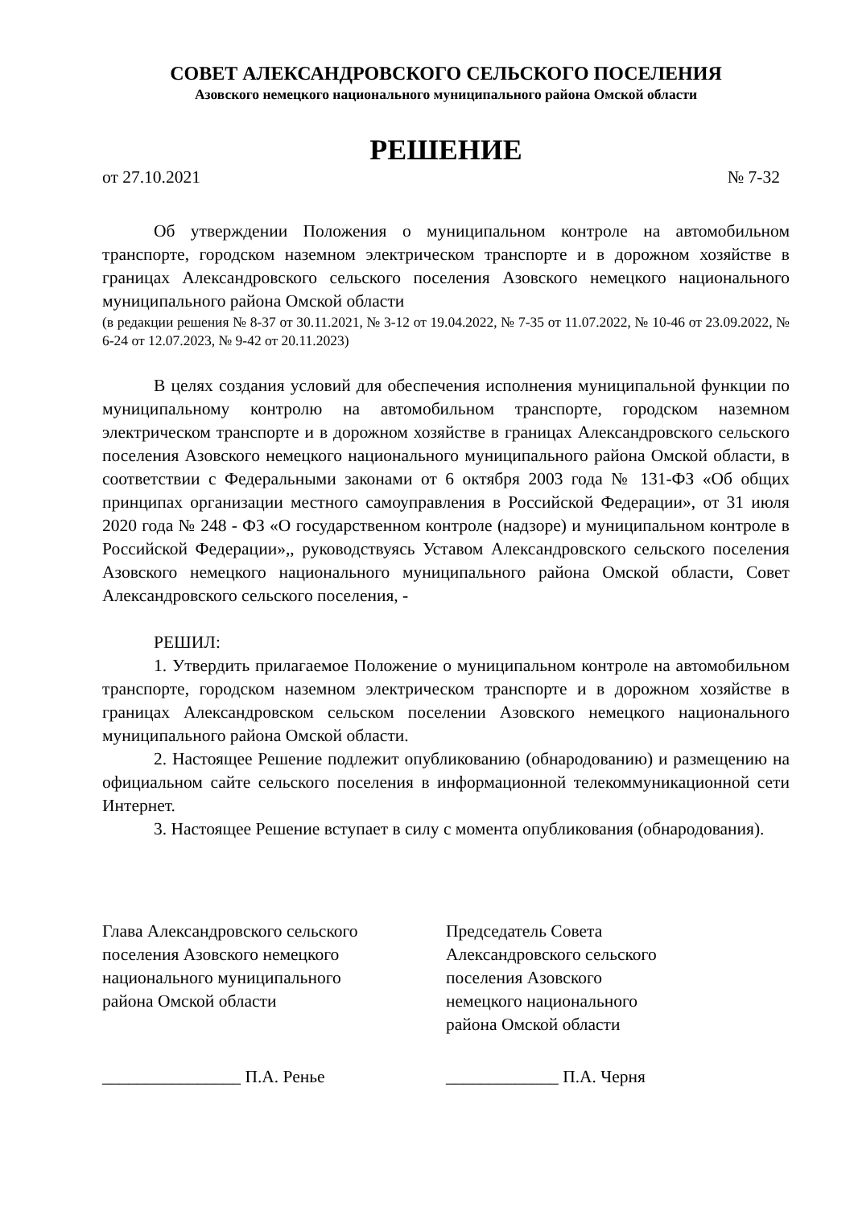СОВЕТ АЛЕКСАНДРОВСКОГО СЕЛЬСКОГО ПОСЕЛЕНИЯ
Азовского немецкого национального муниципального района Омской области
РЕШЕНИЕ
от 27.10.2021 № 7-32
Об утверждении Положения о муниципальном контроле на автомобильном транспорте, городском наземном электрическом транспорте и в дорожном хозяйстве в границах Александровского сельского поселения Азовского немецкого национального муниципального района Омской области
(в редакции решения № 8-37 от 30.11.2021, № 3-12 от 19.04.2022, № 7-35 от 11.07.2022, № 10-46 от 23.09.2022, № 6-24 от 12.07.2023, № 9-42 от 20.11.2023)
В целях создания условий для обеспечения исполнения муниципальной функции по муниципальному контролю на автомобильном транспорте, городском наземном электрическом транспорте и в дорожном хозяйстве в границах Александровского сельского поселения Азовского немецкого национального муниципального района Омской области, в соответствии с Федеральными законами от 6 октября 2003 года № 131-ФЗ «Об общих принципах организации местного самоуправления в Российской Федерации», от 31 июля 2020 года № 248 - ФЗ «О государственном контроле (надзоре) и муниципальном контроле в Российской Федерации»,, руководствуясь Уставом Александровского сельского поселения Азовского немецкого национального муниципального района Омской области, Совет Александровского сельского поселения, -
РЕШИЛ:
1. Утвердить прилагаемое Положение о муниципальном контроле на автомобильном транспорте, городском наземном электрическом транспорте и в дорожном хозяйстве в границах Александровском сельском поселении Азовского немецкого национального муниципального района Омской области.
2. Настоящее Решение подлежит опубликованию (обнародованию) и размещению на официальном сайте сельского поселения в информационной телекоммуникационной сети Интернет.
3. Настоящее Решение вступает в силу с момента опубликования (обнародования).
Глава Александровского сельского
поселения Азовского немецкого
национального муниципального
района Омской области
Председатель Совета
Александровского сельского
поселения Азовского
немецкого национального
района Омской области
________________ П.А. Ренье _____________ П.А. Черня